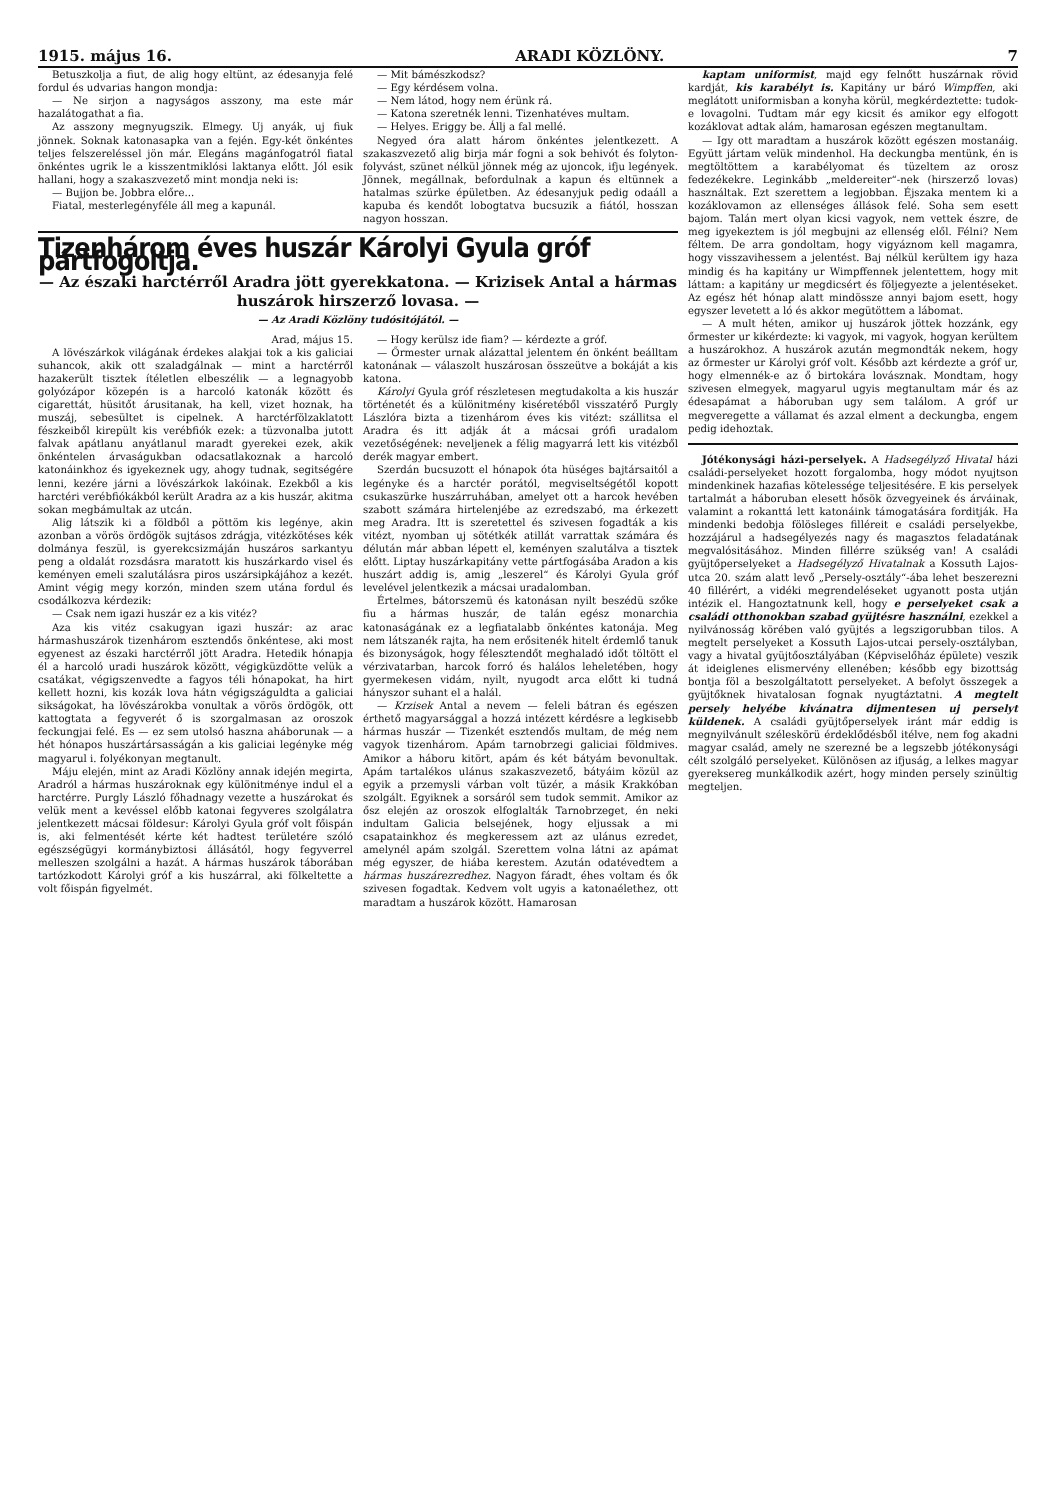1915. május 16. ARADI KÖZLÖNY. 7
Betuszkolja a fiut, de alig hogy eltünt, az édesanyja felé fordul és udvarias hangon mondja:
— Ne sirjon a nagyságos asszony, ma este már hazalátogathat a fia.
Az asszony megnyugszik. Elmegy. Uj anyák, uj fiuk jönnek. Soknak katonasapka van a fején. Egy-két önkéntes teljes felszereléssel jön már. Elegáns magánfogatról fiatal önkéntes ugrik le a kisszentmiklósi laktanya előtt. Jól esik hallani, hogy a szakaszvezető mint mondja neki is:
— Bujjon be. Jobbra előre...
Fiatal, mesterlegényféle áll meg a kapunál.
— Mit bámészkodsz?
— Egy kérdésem volna.
— Nem látod, hogy nem érünk rá.
— Katona szeretnék lenni. Tizenhatéves multam.
— Helyes. Eriggy be. Állj a fal mellé.
Negyed óra alatt három önkéntes jelentkezett. A szakaszvezető alig birja már fogni a sok behivót és folyton-folyvást, szünet nélkül jönnek még az ujoncok, ifju legények. Jönnek, megállnak, befordulnak a kapun és eltünnek a hatalmas szürke épületben. Az édesanyjuk pedig odaáll a kapuba és kendőt lobogtatva bucsuzik a fiától, hosszan nagyon hosszan.
Tizenhárom éves huszár Károlyi Gyula gróf pártfogoltja.
— Az északi harctérről Aradra jött gyerekkatona. — Krizisek Antal a hármas huszárok hirszerző lovasa. —
— Az Aradi Közlöny tudósitójától. —
Arad, május 15.
A lövészárkok világának érdekes alakjai tok a kis galiciai suhancok, akik ott szaladgálnak — mint a harctérről hazakerült tisztek ítéletlen elbeszélik — a legnagyobb golyózápor közepén is a harcoló katonák között és cigarettát, hüsitőt árusitanak, ha kell, vizet hoznak, ha muszáj, sebesültet is cipelnek. A harctérfölzaklatott fészkeiből kirepült kis verébfiók ezek: a tüzvonalba jutott falvak apátlanu anyátlanul maradt gyerekei ezek, akik önkéntelen árvaságukban odacsatlakoznak a harcoló katonáinkhoz és igyekeznek ugy, ahogy tudnak, segitségére lenni, kezére járni a lövészárkok lakóinak. Ezekből a kis harctéri verébfiókákból került Aradra az a kis huszár, akitma sokan megbámultak az utcán.
Alig látszik ki a földből a pöttöm kis legénye, akin azonban a vörös ördögök sujtásos zdrágja, vitézkötéses kék dolmánya feszül, is gyerekcsizmáján huszáros sarkantyu peng a oldalát rozsdásra maratott kis huszárkardo visel és keményen emeli szalutálásra piros uszársipkájához a kezét. Amint végig megy korzón, minden szem utána fordul és csodálkozva kérdezik:
— Csak nem igazi huszár ez a kis vitéz?
Aza kis vitéz csakugyan igazi huszár: az arac hármashuszárok tizenhárom esztendős önkéntese, aki most egyenest az északi harctérről jött Aradra. Hetedik hónapja él a harcoló uradi huszárok között, végigküzdötte velük a csatákat, végigszenvedte a fagyos téli hónapokat, ha hirt kellett hozni, kis kozák lova hátn végigszáguldta a galiciai sikságokat, ha lövészárokba vonultak a vörös ördögök, ott kattogtata a fegyverét ő is szorgalmasan az oroszok feckungjai felé. Es — ez sem utolsó haszna aháborunak — a hét hónapos huszártársasságán a kis galiciai legényke még magyarul i. folyékonyan megtanult.
Máju elején, mint az Aradi Közlöny annak idején megirta, Aradról a hármas huszároknak egy különitménye indul el a harctérre. Purgly László főhadnagy vezette a huszárokat és velük ment a kevéssel előbb katonai fegyveres szolgálatra jelentkezett mácsai földesur: Károlyi Gyula gróf volt főispán is, aki felmentését kérte két hadtest területére szóló egészségügyi kormánybiztosi állásától, hogy fegyverrel melleszen szolgálni a hazát. A hármas huszárok táborában tartózkodott Károlyi gróf a kis huszárral, aki fölkeltette a volt főispán figyelmét.
— Hogy kerülsz ide fiam? — kérdezte a gróf.
— Őrmester urnak alázattal jelentem én önként beálltam katonának — válaszolt huszárosan összeütve a bokáját a kis katona.
Károlyi Gyula gróf részletesen megtudakolta a kis huszár történetét és a különitmény kiséretéből visszatérő Purgly Lászlóra bizta a tizenhárom éves kis vitézt: szállitsa el Aradra és itt adják át a mácsai grófi uradalom vezetőségének: neveljenek a félig magyarrá lett kis vitézből derék magyar embert.
Szerdán bucsuzott el hónapok óta hüséges bajtársaitól a legényke és a harctér porától, megviseltségétől kopott csukaszürke huszárruhában, amelyet ott a harcok hevében szabott számára hirtelenjébe az ezredszabó, ma érkezett meg Aradra. Itt is szeretettel és szivesen fogadták a kis vitézt, nyomban uj sötétkék atillát varrattak számára és délután már abban lépett el, keményen szalutálva a tisztek előtt. Liptay huszárkapitány vette pártfogásába Aradon a kis huszárt addig is, amig „leszerel“ és Károlyi Gyula gróf levelével jelentkezik a mácsai uradalomban.
Értelmes, bátorszemü és katonásan nyilt beszédü szőke fiu a hármas huszár, de talán egész monarchia katonaságának ez a legfiatalabb önkéntes katonája. Meg nem látszanék rajta, ha nem erősitenék hitelt érdemlő tanuk és bizonyságok, hogy féleszt​endőt meghaladó időt töltött el vérzivatarban, harcok forró és halálos leheletében, hogy gyermekesen vidám, nyilt, nyugodt arca előtt ki tudná hányszor suhant el a halál.
— Krzisek Antal a nevem — feleli bátran és egészen érthető magyarsággal a hozzá intézett kérdésre a legkisebb hármas huszár — Tizenkét esztendős multam, de még nem vagyok tizenhárom. Apám tarnobrzegi galiciai földmives. Amikor a háboru kitört, apám és két bátyám bevonultak. Apám tartalékos ulánus szakaszvezető, bátyáim közül az egyik a przemysli várban volt tüzér, a másik Krakkóban szolgált. Egyiknek a sorsáról sem tudok semmit. Amikor az ősz elején az oroszok elfoglalták Tarnobrzeget, én neki indultam Galicia belsejének, hogy eljussak a mi csapatainkhoz és megkeressem azt az ulánus ezredet, amelynél apám szolgál. Szerettem volna látni az apámat még egyszer, de hiába kerestem. Azután odatévedtem a hármas huszárezredhez. Nagyon fáradt, éhes voltam és ők szivesen fogadtak. Kedvem volt ugyis a katonaélethez, ott maradtam a huszárok között. Hamarosan
kaptam uniformist, majd egy felnőtt huszárnak rövid kardját, kis karabélyt is. Kapitány ur báró Wimpffen, aki meglátott uniformisban a konyha körül, megkérdeztette: tudok-e lovagolni. Tudtam már egy kicsit és amikor egy elfogott kozáklovat adtak alám, hamarosan egészen megtanultam.
— Igy ott maradtam a huszárok között egészen mostanáig. Együtt jártam velük mindenhol. Ha deckungba mentünk, én is megtöltöttem a karabélyomat és tüzeltem az orosz fedezékekre. Leginkább „meldereiter“-nek (hirszerző lovas) használtak. Ezt szerettem a legjobban. Éjszaka mentem ki a kozáklovamon az ellenséges állások felé. Soha sem esett bajom. Talán mert olyan kicsi vagyok, nem vettek észre, de meg igyekeztem is jól megbujni az ellenség elől. Félni? Nem féltem. De arra gondoltam, hogy vigyáznom kell magamra, hogy visszavihessem a jelentést. Baj nélkül kerültem igy haza mindig és ha kapitány ur Wimpffennek jelentettem, hogy mit láttam: a kapitány ur megdicsért és följegyezte a jelentéseket. Az egész hét hónap alatt mindössze annyi bajom esett, hogy egyszer levetett a ló és akkor megütöttem a lábomat.
— A mult héten, amikor uj huszárok jöttek hozzánk, egy őrmester ur kikérdezte: ki vagyok, mi vagyok, hogyan kerültem a huszárokhoz. A huszárok azután megmondták nekem, hogy az őrmester ur Károlyi gróf volt. Később azt kérdezte a gróf ur, hogy elmennék-e az ő birtokára lovásznak. Mondtam, hogy szivesen elmegyek, magyarul ugyis megtanultam már és az édesapámat a háboruban ugy sem találom. A gróf ur megveregette a vállamat és azzal elment a deckungba, engem pedig idehoztak.
Jótékonysági házi-perselyek. A Hadsegélyző Hivatal házi családi-perselyeket hozott forgalomba, hogy módot nyujtson mindenkinek hazafias kötelessége teljesitésére. E kis perselyek tartalmát a háboruban elesett hősök özvegyeinek és árváinak, valamint a rokanttá lett katonáink támogatására forditják. Ha mindenki bedobja fölösleges filléreit e családi perselyekbe, hozzájárul a hadsegélyezés nagy és magasztos feladatának megvalósitásához. Minden fillérre szükség van! A családi gyüjtőperselyeket a Hadsegélyző Hivatalnak a Kossuth Lajos-utca 20. szám alatt levő „Persely-osztály“-ába lehet beszerezni 40 fillérért, a vidéki megrendeléseket ugyanott posta utján intézik el. Hangoztatnunk kell, hogy e perselyeket csak a családi otthonokban szabad gyüjtésre használni, ezekkel a nyilvánosság körében való gyüjtés a legszigorubban tilos. A megtelt perselyeket a Kossuth Lajos-utcai persely-osztályban, vagy a hivatal gyüjtőosztályában (Képviselőház épülete) veszik át ideiglenes elismervény ellenében; később egy bizottság bontja föl a beszolgáltatott perselyeket. A befolyt összegek a gyüjtőknek hivatalosan fognak nyugtáztatni. A megtelt persely helyébe kivánatra dijmentesen uj perselyt küldenek. A családi gyüjtőperselyek iránt már eddig is megnyilvánult széleskörü érdeklődésből itélve, nem fog akadni magyar család, amely ne szerezné be a legszebb jótékonysági célt szolgáló perselyeket. Különösen az ifjuság, a lelkes magyar gyereksereg munkálkodik azért, hogy minden persely szinültig megteljen.